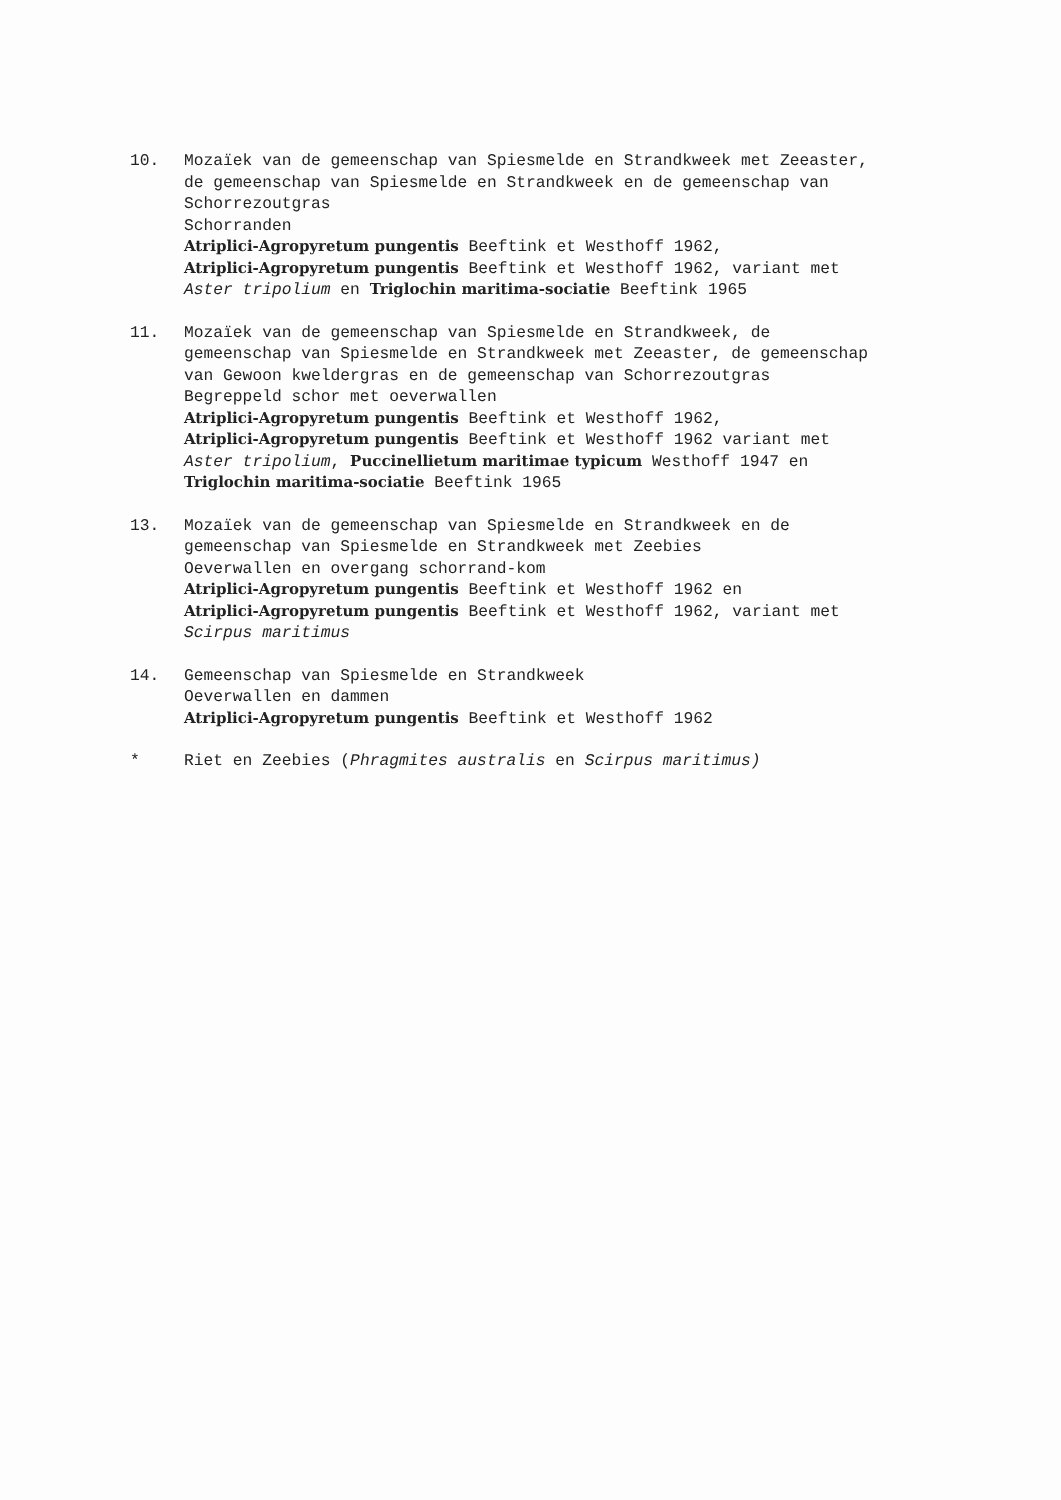10. Mozaïek van de gemeenschap van Spiesmelde en Strandkweek met Zeeaster,
de gemeenschap van Spiesmelde en Strandkweek en de gemeenschap van
Schorrezoutgras
Schorranden
Atriplici-Agropyretum pungentis Beeftink et Westhoff 1962,
Atriplici-Agropyretum pungentis Beeftink et Westhoff 1962, variant met
Aster tripolium en Triglochin maritima-sociatie Beeftink 1965
11. Mozaïek van de gemeenschap van Spiesmelde en Strandkweek, de
gemeenschap van Spiesmelde en Strandkweek met Zeeaster, de gemeenschap
van Gewoon kweldergras en de gemeenschap van Schorrezoutgras
Begreppeld schor met oeverwallen
Atriplici-Agropyretum pungentis Beeftink et Westhoff 1962,
Atriplici-Agropyretum pungentis Beeftink et Westhoff 1962 variant met
Aster tripolium, Puccinellietum maritimae typicum Westhoff 1947 en
Triglochin maritima-sociatie Beeftink 1965
13. Mozaïek van de gemeenschap van Spiesmelde en Strandkweek en de
gemeenschap van Spiesmelde en Strandkweek met Zeebies
Oeverwallen en overgang schorrand-kom
Atriplici-Agropyretum pungentis Beeftink et Westhoff 1962 en
Atriplici-Agropyretum pungentis Beeftink et Westhoff 1962, variant met
Scirpus maritimus
14. Gemeenschap van Spiesmelde en Strandkweek
Oeverwallen en dammen
Atriplici-Agropyretum pungentis Beeftink et Westhoff 1962
* Riet en Zeebies (Phragmites australis en Scirpus maritimus)